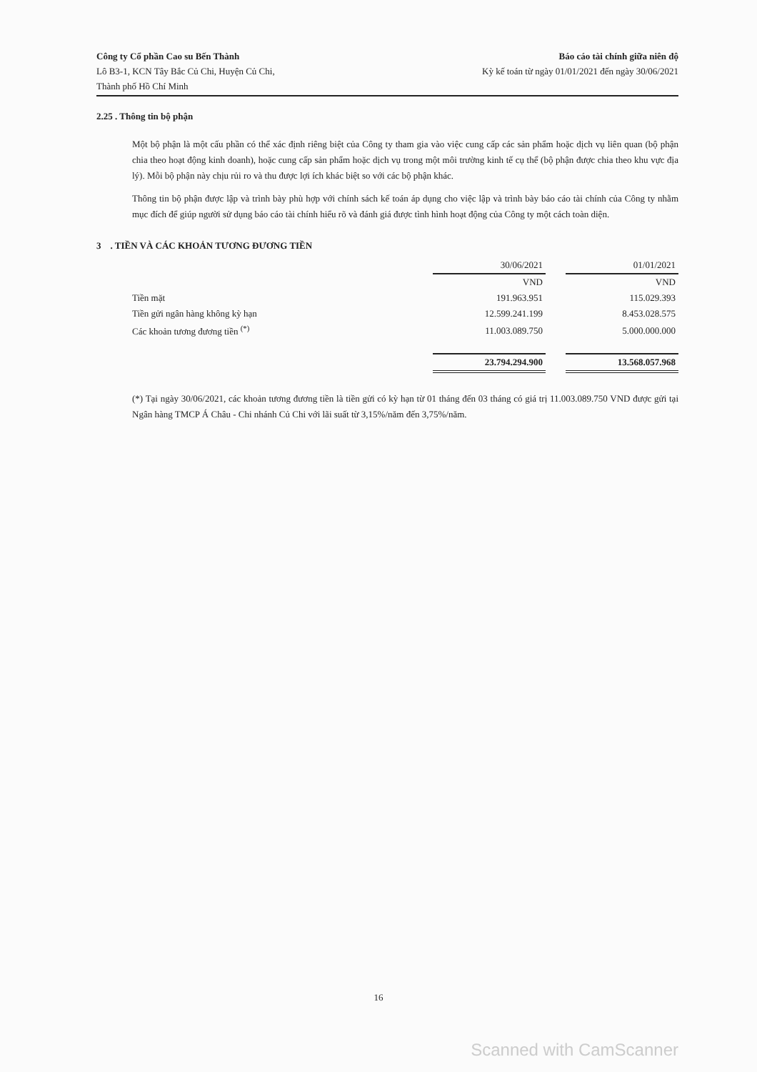Công ty Cổ phần Cao su Bến Thành
Lô B3-1, KCN Tây Bắc Củ Chi, Huyện Củ Chi,
Thành phố Hồ Chí Minh
Báo cáo tài chính giữa niên độ
Kỳ kế toán từ ngày 01/01/2021 đến ngày 30/06/2021
2.25 . Thông tin bộ phận
Một bộ phận là một cấu phần có thể xác định riêng biệt của Công ty tham gia vào việc cung cấp các sản phẩm hoặc dịch vụ liên quan (bộ phận chia theo hoạt động kinh doanh), hoặc cung cấp sản phẩm hoặc dịch vụ trong một môi trường kinh tế cụ thể (bộ phận được chia theo khu vực địa lý). Mỗi bộ phận này chịu rủi ro và thu được lợi ích khác biệt so với các bộ phận khác.
Thông tin bộ phận được lập và trình bày phù hợp với chính sách kế toán áp dụng cho việc lập và trình bày báo cáo tài chính của Công ty nhằm mục đích để giúp người sử dụng báo cáo tài chính hiểu rõ và đánh giá được tình hình hoạt động của Công ty một cách toàn diện.
3 . TIỀN VÀ CÁC KHOẢN TƯƠNG ĐƯƠNG TIỀN
| | 30/06/2021 | | 01/01/2021 |
| --- | --- | --- | --- |
| | VND | | VND |
| Tiền mặt | 191.963.951 | | 115.029.393 |
| Tiền gửi ngân hàng không kỳ hạn | 12.599.241.199 | | 8.453.028.575 |
| Các khoản tương đương tiền <sup>(*)</sup> | 11.003.089.750 | | 5.000.000.000 |
| | 23.794.294.900 | | 13.568.057.968 |
(*) Tại ngày 30/06/2021, các khoản tương đương tiền là tiền gửi có kỳ hạn từ 01 tháng đến 03 tháng có giá trị 11.003.089.750 VND được gửi tại Ngân hàng TMCP Á Châu - Chi nhánh Củ Chi với lãi suất từ 3,15%/năm đến 3,75%/năm.
16
Scanned with CamScanner